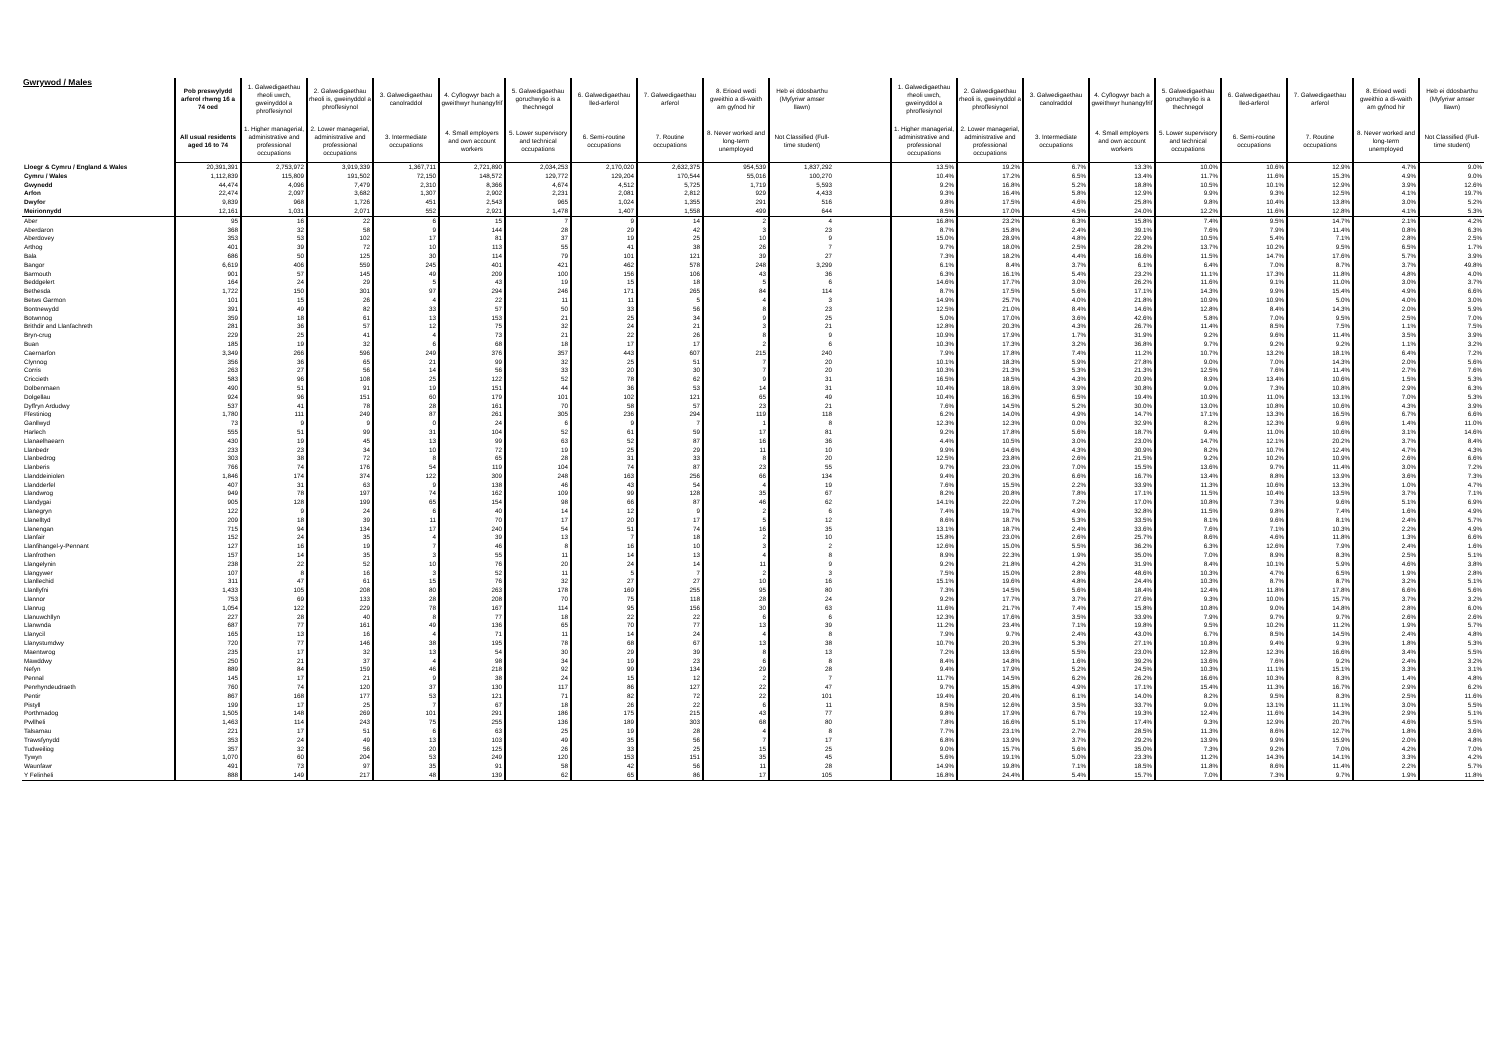| Gwrywod / Males | Pob preswylydd arferol rhwng 16 a 74 oed | 1. Galwedigaethau rheoli uwch, gweinyddol a phroffesiynol | 2. Galwedigaethau rheoli is, gweinyddol a phroffesiynol | 3. Galwedigaethau canolraddol | 4. Cyflogwyr bach a gweithwyr hunangyfrif | 5. Galwedigaethau goruchwylio is a thechnegol | 6. Galwedigaethau lled-arferol | 7. Galwedigaethau arferol | 8. Erioed wedi gweithio a di-waith am gyfnod hir | Heb ei ddosbarthu (Myfyriwr amser llawn) | | 1. Galwedigaethau rheoli uwch, gweinyddol a phroffesiynol | 2. Galwedigaethau rheoli is, gweinyddol a phroffesiynol | 3. Galwedigaethau canolraddol | 4. Cyflogwyr bach a gweithwyr hunangyfrif | 5. Galwedigaethau goruchwylio is a thechnegol | 6. Galwedigaethau lled-arferol | 7. Galwedigaethau arferol | 8. Erioed wedi gweithio a di-waith am gyfnod hir | Heb ei ddosbarthu (Myfyriwr amser llawn) |
| --- | --- | --- | --- | --- | --- | --- | --- | --- | --- | --- | --- | --- | --- | --- | --- | --- | --- | --- | --- | --- |
| | All usual residents aged 16 to 74 | 1. Higher managerial, administrative and professional occupations | 2. Lower managerial, administrative and professional occupations | 3. Intermediate occupations | 4. Small employers and own account workers | 5. Lower supervisory and technical occupations | 6. Semi-routine occupations | 7. Routine occupations | 8. Never worked and long-term unemployed | Not Classified (Full-time student) | | 1. Higher managerial, administrative and professional occupations | 2. Lower managerial, administrative and professional occupations | 3. Intermediate occupations | 4. Small employers and own account workers | 5. Lower supervisory and technical occupations | 6. Semi-routine occupations | 7. Routine occupations | 8. Never worked and long-term unemployed | Not Classified (Full-time student) |
| Lloegr & Cymru / England & Wales | 20,391,391 | 2,753,972 | 3,919,339 | 1,367,711 | 2,721,890 | 2,034,253 | 2,170,020 | 2,632,375 | 954,539 | 1,837,292 | | 13.5% | 19.2% | 6.7% | 13.3% | 10.0% | 10.6% | 12.9% | 4.7% | 9.0% |
| Cymru / Wales | 1,112,839 | 115,809 | 191,502 | 72,150 | 148,572 | 129,772 | 129,204 | 170,544 | 55,016 | 100,270 | | 10.4% | 17.2% | 6.5% | 13.4% | 11.7% | 11.6% | 15.3% | 4.9% | 9.0% |
| Gwynedd | 44,474 | 4,096 | 7,479 | 2,310 | 8,366 | 4,674 | 4,512 | 5,725 | 1,719 | 5,593 | | 9.2% | 16.8% | 5.2% | 18.8% | 10.5% | 10.1% | 12.9% | 3.9% | 12.6% |
| Arfon | 22,474 | 2,097 | 3,682 | 1,307 | 2,902 | 2,231 | 2,081 | 2,812 | 929 | 4,433 | | 9.3% | 16.4% | 5.8% | 12.9% | 9.9% | 9.3% | 12.5% | 4.1% | 19.7% |
| Dwyfor | 9,839 | 968 | 1,726 | 451 | 2,543 | 965 | 1,024 | 1,355 | 291 | 516 | | 9.8% | 17.5% | 4.6% | 25.8% | 9.8% | 10.4% | 13.8% | 3.0% | 5.2% |
| Meirionnydd | 12,161 | 1,031 | 2,071 | 552 | 2,921 | 1,478 | 1,407 | 1,558 | 499 | 644 | | 8.5% | 17.0% | 4.5% | 24.0% | 12.2% | 11.6% | 12.8% | 4.1% | 5.3% |
| Aber | 95 | 16 | 22 | 6 | 15 | 7 | 9 | 14 | 2 | 4 | | 16.8% | 23.2% | 6.3% | 15.8% | 7.4% | 9.5% | 14.7% | 2.1% | 4.2% |
| Aberdaron | 368 | 32 | 58 | 9 | 144 | 28 | 29 | 42 | 3 | 23 | | 8.7% | 15.8% | 2.4% | 39.1% | 7.6% | 7.9% | 11.4% | 0.8% | 6.3% |
| Aberdovey | 353 | 53 | 102 | 17 | 81 | 37 | 19 | 25 | 10 | 9 | | 15.0% | 28.9% | 4.8% | 22.9% | 10.5% | 5.4% | 7.1% | 2.8% | 2.5% |
| Arthog | 401 | 39 | 72 | 10 | 113 | 55 | 41 | 38 | 26 | 7 | | 9.7% | 18.0% | 2.5% | 28.2% | 13.7% | 10.2% | 9.5% | 6.5% | 1.7% |
| Bala | 686 | 50 | 125 | 30 | 114 | 79 | 101 | 121 | 39 | 27 | | 7.3% | 18.2% | 4.4% | 16.6% | 11.5% | 14.7% | 17.6% | 5.7% | 3.9% |
| Bangor | 6,619 | 406 | 559 | 245 | 401 | 421 | 462 | 578 | 248 | 3,299 | | 6.1% | 8.4% | 3.7% | 6.1% | 6.4% | 7.0% | 8.7% | 3.7% | 49.8% |
| Barmouth | 901 | 57 | 145 | 49 | 209 | 100 | 156 | 106 | 43 | 36 | | 6.3% | 16.1% | 5.4% | 23.2% | 11.1% | 17.3% | 11.8% | 4.8% | 4.0% |
| Beddgelert | 164 | 24 | 29 | 5 | 43 | 19 | 15 | 18 | 5 | 6 | | 14.6% | 17.7% | 3.0% | 26.2% | 11.6% | 9.1% | 11.0% | 3.0% | 3.7% |
| Bethesda | 1,722 | 150 | 301 | 97 | 294 | 246 | 171 | 265 | 84 | 114 | | 8.7% | 17.5% | 5.6% | 17.1% | 14.3% | 9.9% | 15.4% | 4.9% | 6.6% |
| Betws Garmon | 101 | 15 | 26 | 4 | 22 | 11 | 11 | 5 | 4 | 3 | | 14.9% | 25.7% | 4.0% | 21.8% | 10.9% | 10.9% | 5.0% | 4.0% | 3.0% |
| Bontnewydd | 391 | 49 | 82 | 33 | 57 | 50 | 33 | 56 | 8 | 23 | | 12.5% | 21.0% | 8.4% | 14.6% | 12.8% | 8.4% | 14.3% | 2.0% | 5.9% |
| Botwnnog | 359 | 18 | 61 | 13 | 153 | 21 | 25 | 34 | 9 | 25 | | 5.0% | 17.0% | 3.6% | 42.6% | 5.8% | 7.0% | 9.5% | 2.5% | 7.0% |
| Brithdir and Llanfachreth | 281 | 36 | 57 | 12 | 75 | 32 | 24 | 21 | 3 | 21 | | 12.8% | 20.3% | 4.3% | 26.7% | 11.4% | 8.5% | 7.5% | 1.1% | 7.5% |
| Bryn-crug | 229 | 25 | 41 | 4 | 73 | 21 | 22 | 26 | 8 | 9 | | 10.9% | 17.9% | 1.7% | 31.9% | 9.2% | 9.6% | 11.4% | 3.5% | 3.9% |
| Buan | 185 | 19 | 32 | 6 | 68 | 18 | 17 | 17 | 2 | 6 | | 10.3% | 17.3% | 3.2% | 36.8% | 9.7% | 9.2% | 9.2% | 1.1% | 3.2% |
| Caernarfon | 3,349 | 266 | 596 | 249 | 376 | 357 | 443 | 607 | 215 | 240 | | 7.9% | 17.8% | 7.4% | 11.2% | 10.7% | 13.2% | 18.1% | 6.4% | 7.2% |
| Clynnog | 356 | 36 | 65 | 21 | 99 | 32 | 25 | 51 | 7 | 20 | | 10.1% | 18.3% | 5.9% | 27.8% | 9.0% | 7.0% | 14.3% | 2.0% | 5.6% |
| Corris | 263 | 27 | 56 | 14 | 56 | 33 | 20 | 30 | 7 | 20 | | 10.3% | 21.3% | 5.3% | 21.3% | 12.5% | 7.6% | 11.4% | 2.7% | 7.6% |
| Criccieth | 583 | 96 | 108 | 25 | 122 | 52 | 78 | 62 | 9 | 31 | | 16.5% | 18.5% | 4.3% | 20.9% | 8.9% | 13.4% | 10.6% | 1.5% | 5.3% |
| Dolbenmaen | 490 | 51 | 91 | 19 | 151 | 44 | 36 | 53 | 14 | 31 | | 10.4% | 18.6% | 3.9% | 30.8% | 9.0% | 7.3% | 10.8% | 2.9% | 6.3% |
| Dolgellau | 924 | 96 | 151 | 60 | 179 | 101 | 102 | 121 | 65 | 49 | | 10.4% | 16.3% | 6.5% | 19.4% | 10.9% | 11.0% | 13.1% | 7.0% | 5.3% |
| Dyffryn Ardudwy | 537 | 41 | 78 | 28 | 161 | 70 | 58 | 57 | 23 | 21 | | 7.6% | 14.5% | 5.2% | 30.0% | 13.0% | 10.8% | 10.6% | 4.3% | 3.9% |
| Ffestiniog | 1,780 | 111 | 249 | 87 | 261 | 305 | 236 | 294 | 119 | 118 | | 6.2% | 14.0% | 4.9% | 14.7% | 17.1% | 13.3% | 16.5% | 6.7% | 6.6% |
| Ganllwyd | 73 | 9 | 9 | 0 | 24 | 6 | 9 | 7 | 1 | 8 | | 12.3% | 12.3% | 0.0% | 32.9% | 8.2% | 12.3% | 9.6% | 1.4% | 11.0% |
| Harlech | 555 | 51 | 99 | 31 | 104 | 52 | 61 | 59 | 17 | 81 | | 9.2% | 17.8% | 5.6% | 18.7% | 9.4% | 11.0% | 10.6% | 3.1% | 14.6% |
| Llanaelhaearn | 430 | 19 | 45 | 13 | 99 | 63 | 52 | 87 | 16 | 36 | | 4.4% | 10.5% | 3.0% | 23.0% | 14.7% | 12.1% | 20.2% | 3.7% | 8.4% |
| Llanbedr | 233 | 23 | 34 | 10 | 72 | 19 | 25 | 29 | 11 | 10 | | 9.9% | 14.6% | 4.3% | 30.9% | 8.2% | 10.7% | 12.4% | 4.7% | 4.3% |
| Llanbedrog | 303 | 38 | 72 | 8 | 65 | 28 | 31 | 33 | 8 | 20 | | 12.5% | 23.8% | 2.6% | 21.5% | 9.2% | 10.2% | 10.9% | 2.6% | 6.6% |
| Llanberis | 766 | 74 | 176 | 54 | 119 | 104 | 74 | 87 | 23 | 55 | | 9.7% | 23.0% | 7.0% | 15.5% | 13.6% | 9.7% | 11.4% | 3.0% | 7.2% |
| Llanddeiniolen | 1,846 | 174 | 374 | 122 | 309 | 248 | 163 | 256 | 66 | 134 | | 9.4% | 20.3% | 6.6% | 16.7% | 13.4% | 8.8% | 13.9% | 3.6% | 7.3% |
| Llandderfel | 407 | 31 | 63 | 9 | 138 | 46 | 43 | 54 | 4 | 19 | | 7.6% | 15.5% | 2.2% | 33.9% | 11.3% | 10.6% | 13.3% | 1.0% | 4.7% |
| Llandwrog | 949 | 78 | 197 | 74 | 162 | 109 | 99 | 128 | 35 | 67 | | 8.2% | 20.8% | 7.8% | 17.1% | 11.5% | 10.4% | 13.5% | 3.7% | 7.1% |
| Llandygai | 905 | 128 | 199 | 65 | 154 | 98 | 66 | 87 | 46 | 62 | | 14.1% | 22.0% | 7.2% | 17.0% | 10.8% | 7.3% | 9.6% | 5.1% | 6.9% |
| Llanegryn | 122 | 9 | 24 | 6 | 40 | 14 | 12 | 9 | 2 | 6 | | 7.4% | 19.7% | 4.9% | 32.8% | 11.5% | 9.8% | 7.4% | 1.6% | 4.9% |
| Llanelltyd | 209 | 18 | 39 | 11 | 70 | 17 | 20 | 17 | 5 | 12 | | 8.6% | 18.7% | 5.3% | 33.5% | 8.1% | 9.6% | 8.1% | 2.4% | 5.7% |
| Llanengan | 715 | 94 | 134 | 17 | 240 | 54 | 51 | 74 | 16 | 35 | | 13.1% | 18.7% | 2.4% | 33.6% | 7.6% | 7.1% | 10.3% | 2.2% | 4.9% |
| Llanfair | 152 | 24 | 35 | 4 | 39 | 13 | 7 | 18 | 2 | 10 | | 15.8% | 23.0% | 2.6% | 25.7% | 8.6% | 4.6% | 11.8% | 1.3% | 6.6% |
| Llanfihangel-y-Pennant | 127 | 16 | 19 | 7 | 46 | 8 | 16 | 10 | 3 | 2 | | 12.6% | 15.0% | 5.5% | 36.2% | 6.3% | 12.6% | 7.9% | 2.4% | 1.6% |
| Llanfrothen | 157 | 14 | 35 | 3 | 55 | 11 | 14 | 13 | 4 | 8 | | 8.9% | 22.3% | 1.9% | 35.0% | 7.0% | 8.9% | 8.3% | 2.5% | 5.1% |
| Llangelynin | 238 | 22 | 52 | 10 | 76 | 20 | 24 | 14 | 11 | 9 | | 9.2% | 21.8% | 4.2% | 31.9% | 8.4% | 10.1% | 5.9% | 4.6% | 3.8% |
| Llangywer | 107 | 8 | 16 | 3 | 52 | 11 | 5 | 7 | 2 | 3 | | 7.5% | 15.0% | 2.8% | 48.6% | 10.3% | 4.7% | 6.5% | 1.9% | 2.8% |
| Llanllechid | 311 | 47 | 61 | 15 | 76 | 32 | 27 | 27 | 10 | 16 | | 15.1% | 19.6% | 4.8% | 24.4% | 10.3% | 8.7% | 8.7% | 3.2% | 5.1% |
| Llanllyfni | 1,433 | 105 | 208 | 80 | 263 | 178 | 169 | 255 | 95 | 80 | | 7.3% | 14.5% | 5.6% | 18.4% | 12.4% | 11.8% | 17.8% | 6.6% | 5.6% |
| Llannor | 753 | 69 | 133 | 28 | 208 | 70 | 75 | 118 | 28 | 24 | | 9.2% | 17.7% | 3.7% | 27.6% | 9.3% | 10.0% | 15.7% | 3.7% | 3.2% |
| Llanrug | 1,054 | 122 | 229 | 78 | 167 | 114 | 95 | 156 | 30 | 63 | | 11.6% | 21.7% | 7.4% | 15.8% | 10.8% | 9.0% | 14.8% | 2.8% | 6.0% |
| Llanuwchllyn | 227 | 28 | 40 | 8 | 77 | 18 | 22 | 22 | 6 | 6 | | 12.3% | 17.6% | 3.5% | 33.9% | 7.9% | 9.7% | 9.7% | 2.6% | 2.6% |
| Llanwnda | 687 | 77 | 161 | 49 | 136 | 65 | 70 | 77 | 13 | 39 | | 11.2% | 23.4% | 7.1% | 19.8% | 9.5% | 10.2% | 11.2% | 1.9% | 5.7% |
| Llanycil | 165 | 13 | 16 | 4 | 71 | 11 | 14 | 24 | 4 | 8 | | 7.9% | 9.7% | 2.4% | 43.0% | 6.7% | 8.5% | 14.5% | 2.4% | 4.8% |
| Llanystumdwy | 720 | 77 | 146 | 38 | 195 | 78 | 68 | 67 | 13 | 38 | | 10.7% | 20.3% | 5.3% | 27.1% | 10.8% | 9.4% | 9.3% | 1.8% | 5.3% |
| Maentwrog | 235 | 17 | 32 | 13 | 54 | 30 | 29 | 39 | 8 | 13 | | 7.2% | 13.6% | 5.5% | 23.0% | 12.8% | 12.3% | 16.6% | 3.4% | 5.5% |
| Mawddwy | 250 | 21 | 37 | 4 | 98 | 34 | 19 | 23 | 6 | 8 | | 8.4% | 14.8% | 1.6% | 39.2% | 13.6% | 7.6% | 9.2% | 2.4% | 3.2% |
| Nefyn | 889 | 84 | 159 | 46 | 218 | 92 | 99 | 134 | 29 | 28 | | 9.4% | 17.9% | 5.2% | 24.5% | 10.3% | 11.1% | 15.1% | 3.3% | 3.1% |
| Pennal | 145 | 17 | 21 | 9 | 38 | 24 | 15 | 12 | 2 | 7 | | 11.7% | 14.5% | 6.2% | 26.2% | 16.6% | 10.3% | 8.3% | 1.4% | 4.8% |
| Penrhyndeudraeth | 760 | 74 | 120 | 37 | 130 | 117 | 86 | 127 | 22 | 47 | | 9.7% | 15.8% | 4.9% | 17.1% | 15.4% | 11.3% | 16.7% | 2.9% | 6.2% |
| Pentir | 867 | 168 | 177 | 53 | 121 | 71 | 82 | 72 | 22 | 101 | | 19.4% | 20.4% | 6.1% | 14.0% | 8.2% | 9.5% | 8.3% | 2.5% | 11.6% |
| Pistyll | 199 | 17 | 25 | 7 | 67 | 18 | 26 | 22 | 6 | 11 | | 8.5% | 12.6% | 3.5% | 33.7% | 9.0% | 13.1% | 11.1% | 3.0% | 5.5% |
| Porthmadog | 1,505 | 148 | 269 | 101 | 291 | 186 | 175 | 215 | 43 | 77 | | 9.8% | 17.9% | 6.7% | 19.3% | 12.4% | 11.6% | 14.3% | 2.9% | 5.1% |
| Pwllheli | 1,463 | 114 | 243 | 75 | 255 | 136 | 189 | 303 | 68 | 80 | | 7.8% | 16.6% | 5.1% | 17.4% | 9.3% | 12.9% | 20.7% | 4.6% | 5.5% |
| Talsarnau | 221 | 17 | 51 | 6 | 63 | 25 | 19 | 28 | 4 | 8 | | 7.7% | 23.1% | 2.7% | 28.5% | 11.3% | 8.6% | 12.7% | 1.8% | 3.6% |
| Trawsfynydd | 353 | 24 | 49 | 13 | 103 | 49 | 35 | 56 | 7 | 17 | | 6.8% | 13.9% | 3.7% | 29.2% | 13.9% | 9.9% | 15.9% | 2.0% | 4.8% |
| Tudweiliog | 357 | 32 | 56 | 20 | 125 | 26 | 33 | 25 | 15 | 25 | | 9.0% | 15.7% | 5.6% | 35.0% | 7.3% | 9.2% | 7.0% | 4.2% | 7.0% |
| Tywyn | 1,070 | 60 | 204 | 53 | 249 | 120 | 153 | 151 | 35 | 45 | | 5.6% | 19.1% | 5.0% | 23.3% | 11.2% | 14.3% | 14.1% | 3.3% | 4.2% |
| Waunfawr | 491 | 73 | 97 | 35 | 91 | 58 | 42 | 56 | 11 | 28 | | 14.9% | 19.8% | 7.1% | 18.5% | 11.8% | 8.6% | 11.4% | 2.2% | 5.7% |
| Y Felinheli | 888 | 149 | 217 | 48 | 139 | 62 | 65 | 86 | 17 | 105 | | 16.8% | 24.4% | 5.4% | 15.7% | 7.0% | 7.3% | 9.7% | 1.9% | 11.8% |